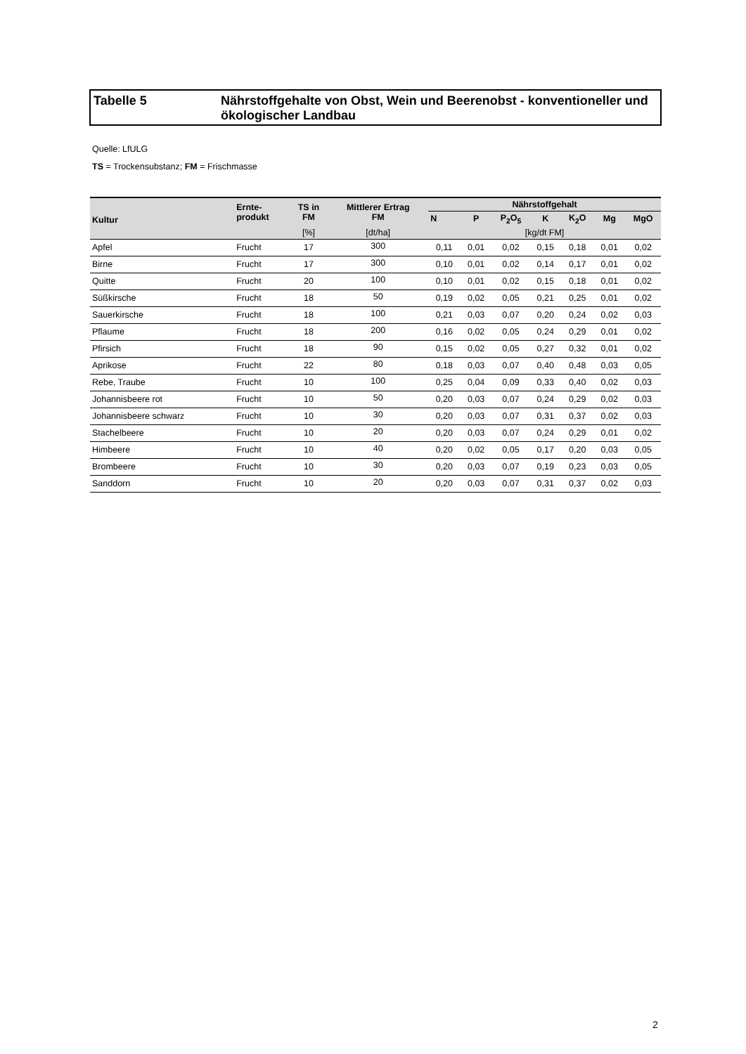Tabelle 5 Nährstoffgehalte von Obst, Wein und Beerenobst - konventioneller und ökologischer Landbau
Quelle: LfULG
TS = Trockensubstanz; FM = Frischmasse
| Kultur | Ernte- produkt | TS in FM | Mittlerer Ertrag FM | Nährstoffgehalt | | | | | | |
| --- | --- | --- | --- | --- | --- | --- | --- | --- | --- | --- |
| | | | | N | P | P<sub>2</sub>O<sub>5</sub> | K | K<sub>2</sub>O | Mg | MgO |
| | | [%] | [dt/ha] | [kg/dt FM] | | | | | | |
| Apfel | Frucht | 17 | 300 | 0,11 | 0,01 | 0,02 | 0,15 | 0,18 | 0,01 | 0,02 |
| Birne | Frucht | 17 | 300 | 0,10 | 0,01 | 0,02 | 0,14 | 0,17 | 0,01 | 0,02 |
| Quitte | Frucht | 20 | 100 | 0,10 | 0,01 | 0,02 | 0,15 | 0,18 | 0,01 | 0,02 |
| Süßkirsche | Frucht | 18 | 50 | 0,19 | 0,02 | 0,05 | 0,21 | 0,25 | 0,01 | 0,02 |
| Sauerkirsche | Frucht | 18 | 100 | 0,21 | 0,03 | 0,07 | 0,20 | 0,24 | 0,02 | 0,03 |
| Pflaume | Frucht | 18 | 200 | 0,16 | 0,02 | 0,05 | 0,24 | 0,29 | 0,01 | 0,02 |
| Pfirsich | Frucht | 18 | 90 | 0,15 | 0,02 | 0,05 | 0,27 | 0,32 | 0,01 | 0,02 |
| Aprikose | Frucht | 22 | 80 | 0,18 | 0,03 | 0,07 | 0,40 | 0,48 | 0,03 | 0,05 |
| Rebe, Traube | Frucht | 10 | 100 | 0,25 | 0,04 | 0,09 | 0,33 | 0,40 | 0,02 | 0,03 |
| Johannisbeere rot | Frucht | 10 | 50 | 0,20 | 0,03 | 0,07 | 0,24 | 0,29 | 0,02 | 0,03 |
| Johannisbeere schwarz | Frucht | 10 | 30 | 0,20 | 0,03 | 0,07 | 0,31 | 0,37 | 0,02 | 0,03 |
| Stachelbeere | Frucht | 10 | 20 | 0,20 | 0,03 | 0,07 | 0,24 | 0,29 | 0,01 | 0,02 |
| Himbeere | Frucht | 10 | 40 | 0,20 | 0,02 | 0,05 | 0,17 | 0,20 | 0,03 | 0,05 |
| Brombeere | Frucht | 10 | 30 | 0,20 | 0,03 | 0,07 | 0,19 | 0,23 | 0,03 | 0,05 |
| Sanddorn | Frucht | 10 | 20 | 0,20 | 0,03 | 0,07 | 0,31 | 0,37 | 0,02 | 0,03 |
2